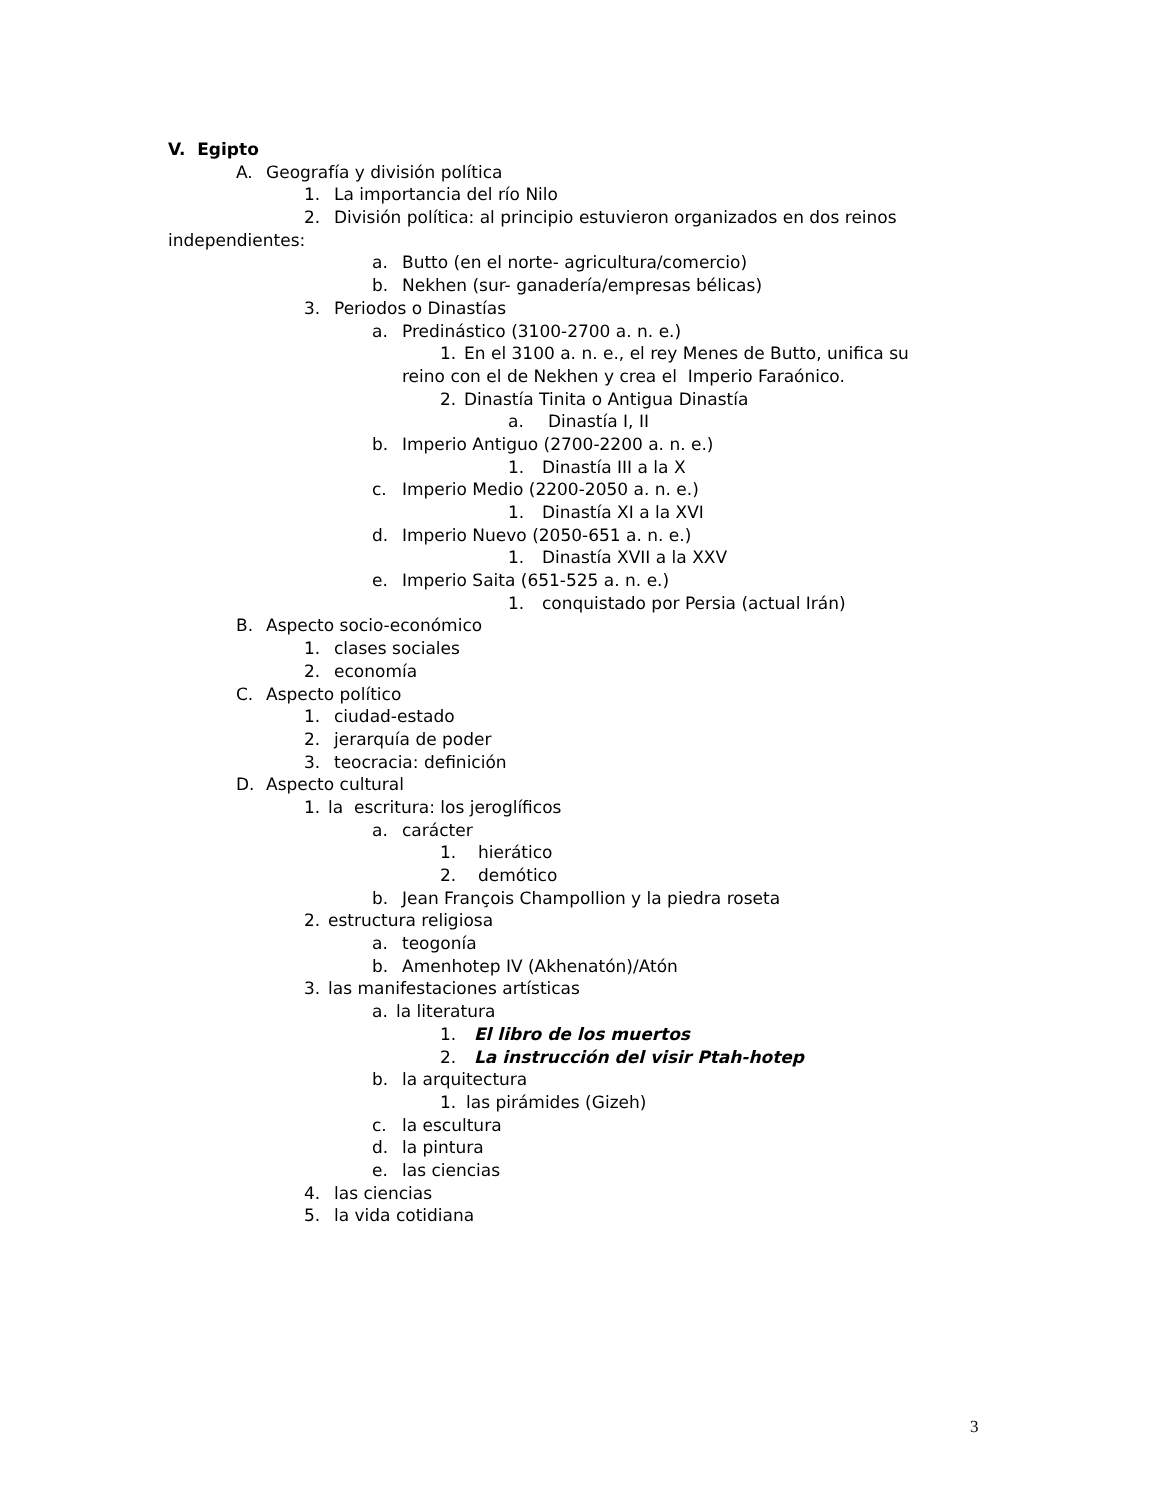V. Egipto
A. Geografía y división política
1. La importancia del río Nilo
2. División política: al principio estuvieron organizados en dos reinos
independientes:
a. Butto (en el norte- agricultura/comercio)
b. Nekhen (sur- ganadería/empresas bélicas)
3. Periodos o Dinastías
a. Predinástico (3100-2700 a. n. e.)
1. En el 3100 a. n. e., el rey Menes de Butto, unifica su
reino con el de Nekhen y crea el Imperio Faraónico.
2. Dinastía Tinita o Antigua Dinastía
a. Dinastía I, II
b. Imperio Antiguo (2700-2200 a. n. e.)
1. Dinastía III a la X
c. Imperio Medio (2200-2050 a. n. e.)
1. Dinastía XI a la XVI
d. Imperio Nuevo (2050-651 a. n. e.)
1. Dinastía XVII a la XXV
e. Imperio Saita (651-525 a. n. e.)
1. conquistado por Persia (actual Irán)
B. Aspecto socio-económico
1. clases sociales
2. economía
C. Aspecto político
1. ciudad-estado
2. jerarquía de poder
3. teocracia: definición
D. Aspecto cultural
1. la escritura: los jeroglíficos
a. carácter
1. hierático
2. demótico
b. Jean François Champollion y la piedra roseta
2. estructura religiosa
a. teogonía
b. Amenhotep IV (Akhenatón)/Atón
3. las manifestaciones artísticas
a. la literatura
1. El libro de los muertos
2. La instrucción del visir Ptah-hotep
b. la arquitectura
1. las pirámides (Gizeh)
c. la escultura
d. la pintura
e. las ciencias
4. las ciencias
5. la vida cotidiana
3